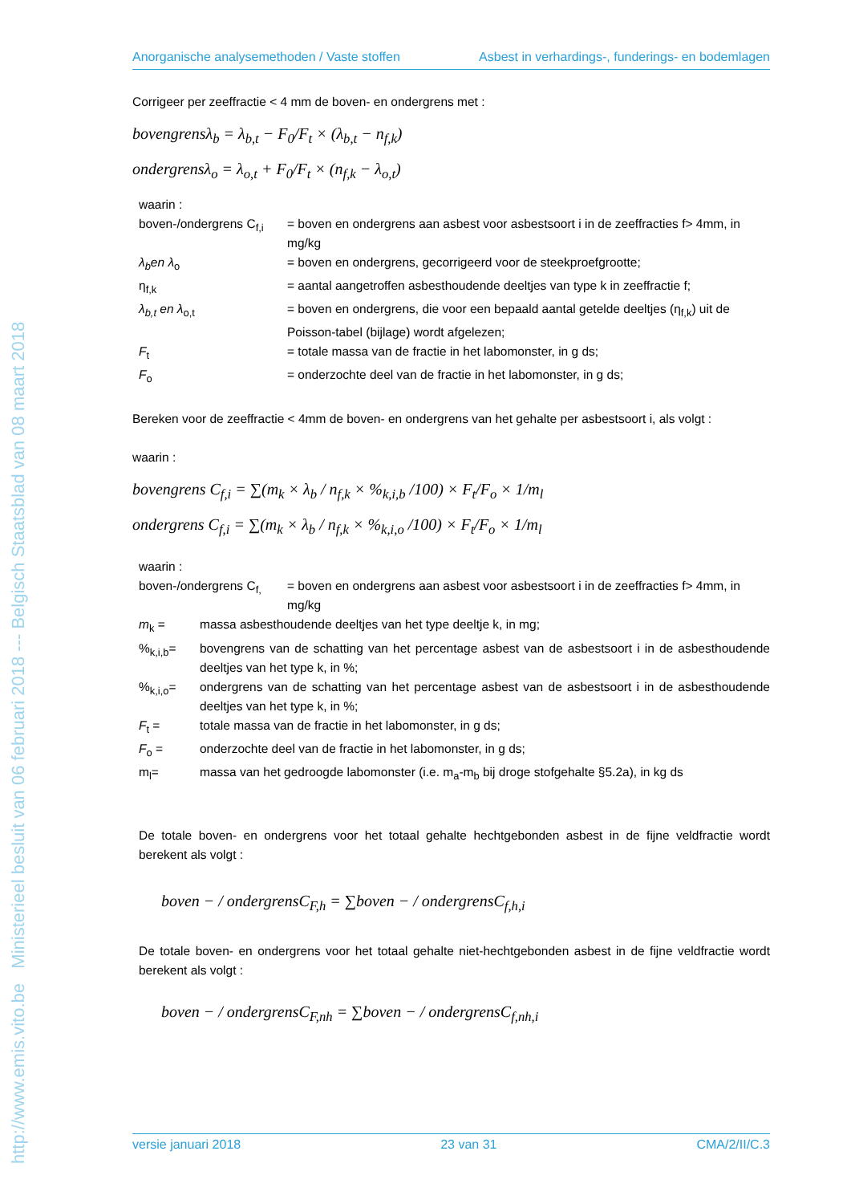http://www.emis.vito.be Ministerieel besluit van 06 februari 2018 --- Belgisch Staatsblad van 08 maart 2018
Anorganische analysemethoden / Vaste stoffen Asbest in verhardings-, funderings- en bodemlagen
Corrigeer per zeeffractie < 4 mm de boven- en ondergrens met :
bovengrensλ<sub>b</sub> = λ<sub>b,t</sub> − F<sub>0</sub>/F<sub>t</sub> × (λ<sub>b,t</sub> − n<sub>f,k</sub>)
ondergrensλ<sub>o</sub> = λ<sub>o,t</sub> + F<sub>0</sub>/F<sub>t</sub> × (n<sub>f,k</sub> − λ<sub>o,t</sub>)
waarin :
boven-/ondergrens C<sub>f,i</sub>
= boven en ondergrens aan asbest voor asbestsoort i in de zeeffracties f> 4mm, in mg/kg
λ<sub>b</sub>en λ<sub>o</sub>
= boven en ondergrens, gecorrigeerd voor de steekproefgrootte;
η<sub>f,k</sub>
= aantal aangetroffen asbesthoudende deeltjes van type k in zeeffractie f;
λ<sub>b,t</sub> en λ<sub>o,t</sub>
= boven en ondergrens, die voor een bepaald aantal getelde deeltjes (η<sub>f,k</sub>) uit de Poisson-tabel (bijlage) wordt afgelezen;
F<sub>t</sub>
= totale massa van de fractie in het labomonster, in g ds;
F<sub>o</sub>
= onderzochte deel van de fractie in het labomonster, in g ds;
Bereken voor de zeeffractie < 4mm de boven- en ondergrens van het gehalte per asbestsoort i, als volgt :
waarin :
bovengrens C<sub>f,i</sub> = ∑(m<sub>k</sub> × λ<sub>b</sub> / n<sub>f,k</sub> × %<sub>k,i,b</sub> /100) × F<sub>t</sub>/F<sub>o</sub> × 1/m<sub>l</sub>
ondergrens C<sub>f,i</sub> = ∑(m<sub>k</sub> × λ<sub>b</sub> / n<sub>f,k</sub> × %<sub>k,i,o</sub> /100) × F<sub>t</sub>/F<sub>o</sub> × 1/m<sub>l</sub>
waarin :
boven-/ondergrens C<sub>f,</sub>
= boven en ondergrens aan asbest voor asbestsoort i in de zeeffracties f> 4mm, in mg/kg
m<sub>k</sub> =
massa asbesthoudende deeltjes van het type deeltje k, in mg;
%<sub>k,i,b</sub>=
bovengrens van de schatting van het percentage asbest van de asbestsoort i in de asbesthoudende deeltjes van het type k, in %;
%<sub>k,i,o</sub>=
ondergrens van de schatting van het percentage asbest van de asbestsoort i in de asbesthoudende deeltjes van het type k, in %;
F<sub>t</sub> =
totale massa van de fractie in het labomonster, in g ds;
F<sub>o</sub> =
onderzochte deel van de fractie in het labomonster, in g ds;
m<sub>l</sub>=
massa van het gedroogde labomonster (i.e. m<sub>a</sub>-m<sub>b</sub> bij droge stofgehalte §5.2a), in kg ds
De totale boven- en ondergrens voor het totaal gehalte hechtgebonden asbest in de fijne veldfractie wordt berekent als volgt :
boven − / ondergrensC<sub>F,h</sub> = ∑boven − / ondergrensC<sub>f,h,i</sub>
De totale boven- en ondergrens voor het totaal gehalte niet-hechtgebonden asbest in de fijne veldfractie wordt berekent als volgt :
boven − / ondergrensC<sub>F,nh</sub> = ∑boven − / ondergrensC<sub>f,nh,i</sub>
versie januari 2018 23 van 31 CMA/2/II/C.3